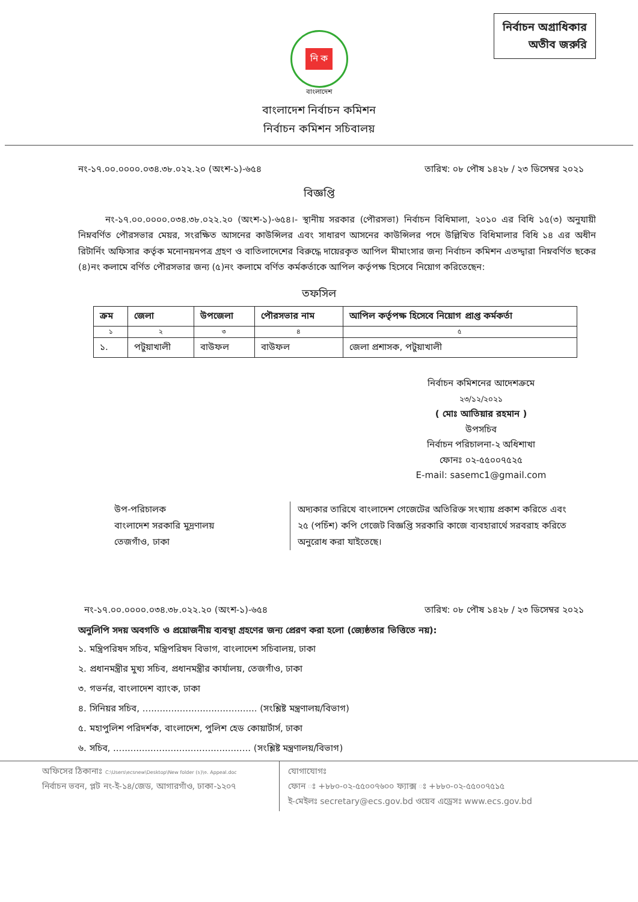নির্বাচন অগ্রাধিকার
অতীব জরুরি
নি ক
বাংলাদেশ
বাংলাদেশ নির্বাচন কমিশন
নির্বাচন কমিশন সচিবালয়
নং-১৭.০০.০০০০.০৩৪.৩৮.০২২.২০ (অংশ-১)-৬৫৪
তারিখ: ০৮ পৌষ ১৪২৮ / ২৩ ডিসেম্বর ২০২১
বিজ্ঞপ্তি
   নং-১৭.০০.০০০০.০৩৪.৩৮.০২২.২০ (অংশ-১)-৬৫৪।- স্থানীয় সরকার (পৌরসভা) নির্বাচন বিধিমালা, ২০১০ এর বিধি ১৫(৩) অনুযায়ী নিম্নবর্ণিত পৌরসভার মেয়র, সংরক্ষিত আসনের কাউন্সিলর এবং সাধারণ আসনের কাউন্সিলর পদে উল্লিখিত বিধিমালার বিধি ১৪ এর অধীন রিটার্নিং অফিসার কর্তৃক মনোনয়নপত্র গ্রহণ ও বাতিলাদেশের বিরুদ্ধে দায়েরকৃত আপিল মীমাংসার জন্য নির্বাচন কমিশন এতদ্দ্বারা নিম্নবর্ণিত ছকের (৪)নং কলামে বর্ণিত পৌরসভার জন্য (৫)নং কলামে বর্ণিত কর্মকর্তাকে আপিল কর্তৃপক্ষ হিসেবে নিয়োগ করিতেছেন:
তফসিল
| ক্রম | জেলা | উপজেলা | পৌরসভার নাম | আপিল কর্তৃপক্ষ হিসেবে নিয়োগ প্রাপ্ত কর্মকর্তা |
| --- | --- | --- | --- | --- |
| ১ | ২ | ৩ | ৪ | ৫ |
| ১. | পটুয়াখালী | বাউফল | বাউফল | জেলা প্রশাসক, পটুয়াখালী |
নির্বাচন কমিশনের আদেশক্রমে
২৩/১২/২০২১
( মোঃ আতিয়ার রহমান )
উপসচিব
নির্বাচন পরিচালনা-২ অধিশাখা
ফোনঃ ০২-৫৫০০৭৫২৫
E-mail: sasemc1@gmail.com
উপ-পরিচালক
বাংলাদেশ সরকারি মুদ্রণালয়
তেজগাঁও, ঢাকা
অদ্যকার তারিখে বাংলাদেশ গেজেটের অতিরিক্ত সংখ্যায় প্রকাশ করিতে এবং ২৫ (পচিঁশ) কপি গেজেট বিজ্ঞপ্তি সরকারি কাজে ব্যবহারার্থে সরবরাহ করিতে অনুরোধ করা যাইতেছে।
নং-১৭.০০.০০০০.০৩৪.৩৮.০২২.২০ (অংশ-১)-৬৫৪
তারিখ: ০৮ পৌষ ১৪২৮ / ২৩ ডিসেম্বর ২০২১
অনুলিপি সদয় অবগতি ও প্রয়োজনীয় ব্যবস্থা গ্রহণের জন্য প্রেরণ করা হলো (জ্যেষ্ঠতার ভিত্তিতে নয়):
১. মন্ত্রিপরিষদ সচিব, মন্ত্রিপরিষদ বিভাগ, বাংলাদেশ সচিবালয়, ঢাকা
২. প্রধানমন্ত্রীর মুখ্য সচিব, প্রধানমন্ত্রীর কার্যালয়, তেজগাঁও, ঢাকা
৩. গভর্নর, বাংলাদেশ ব্যাংক, ঢাকা
৪. সিনিয়র সচিব, ........................................ (সংশ্লিষ্ট মন্ত্রণালয়/বিভাগ)
৫. মহাপুলিশ পরিদর্শক, বাংলাদেশ, পুলিশ হেড কোয়ার্টার্স, ঢাকা
৬. সচিব, ................................................ (সংশ্লিষ্ট মন্ত্রণালয়/বিভাগ)
অফিসের ঠিকানাঃ C:\Users\ecsnew\Desktop\New folder (২)\৩. Appeal.doc
নির্বাচন ভবন, প্লট নং-ই-১৪/জেড, আগারগাঁও, ঢাকা-১২০৭
যোগাযোগঃ
ফোন ঃ +৮৮০-০২-৫৫০০৭৬০০ ফ্যাক্স ঃ +৮৮০-০২-৫৫০০৭৫১৫
ই-মেইলঃ secretary@ecs.gov.bd ওয়েব এড্রেসঃ www.ecs.gov.bd